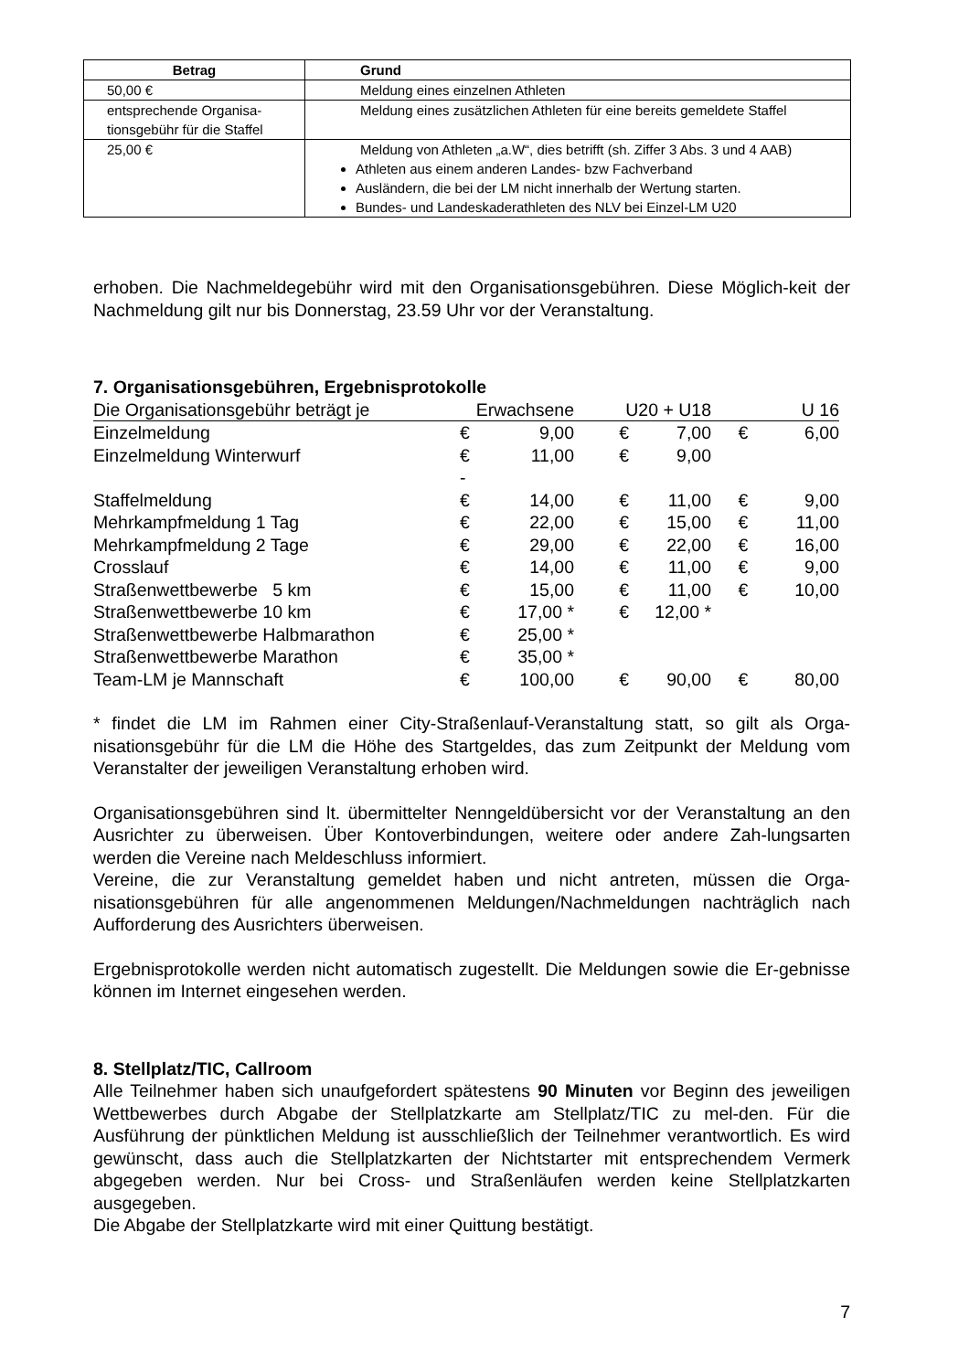| Betrag | Grund |
| --- | --- |
| 50,00 € | Meldung eines einzelnen Athleten |
| entsprechende Organisa-tionsgebühr für die Staffel | Meldung eines zusätzlichen Athleten für eine bereits gemeldete Staffel |
| 25,00 € | Meldung von Athleten „a.W“, dies betrifft (sh. Ziffer 3 Abs. 3 und 4 AAB) Athleten aus einem anderen Landes- bzw Fachverband Ausländern, die bei der LM nicht innerhalb der Wertung starten. Bundes- und Landeskaderathleten des NLV bei Einzel-LM U20 |
erhoben. Die Nachmeldegebühr wird mit den Organisationsgebühren. Diese Möglich-keit der Nachmeldung gilt nur bis Donnerstag, 23.59 Uhr vor der Veranstaltung.
7. Organisationsgebühren, Ergebnisprotokolle
| Die Organisationsgebühr beträgt je | Erwachsene | | U20 + U18 | | U 16 | |
| Einzelmeldung | € | 9,00 | € | 7,00 | € | 6,00 |
| Einzelmeldung Winterwurf | € | 11,00 | € | 9,00 | | |
| | - | | | | | |
| Staffelmeldung | € | 14,00 | € | 11,00 | € | 9,00 |
| Mehrkampfmeldung 1 Tag | € | 22,00 | € | 15,00 | € | 11,00 |
| Mehrkampfmeldung 2 Tage | € | 29,00 | € | 22,00 | € | 16,00 |
| Crosslauf | € | 14,00 | € | 11,00 | € | 9,00 |
| Straßenwettbewerbe 5 km | € | 15,00 | € | 11,00 | € | 10,00 |
| Straßenwettbewerbe 10 km | € | 17,00 * | € | 12,00 * | | |
| Straßenwettbewerbe Halbmarathon | € | 25,00 * | | | | |
| Straßenwettbewerbe Marathon | € | 35,00 * | | | | |
| Team-LM je Mannschaft | € | 100,00 | € | 90,00 | € | 80,00 |
* findet die LM im Rahmen einer City-Straßenlauf-Veranstaltung statt, so gilt als Orga-nisationsgebühr für die LM die Höhe des Startgeldes, das zum Zeitpunkt der Meldung vom Veranstalter der jeweiligen Veranstaltung erhoben wird.
Organisationsgebühren sind lt. übermittelter Nenngeldübersicht vor der Veranstaltung an den Ausrichter zu überweisen. Über Kontoverbindungen, weitere oder andere Zah-lungsarten werden die Vereine nach Meldeschluss informiert.
Vereine, die zur Veranstaltung gemeldet haben und nicht antreten, müssen die Orga-nisationsgebühren für alle angenommenen Meldungen/Nachmeldungen nachträglich nach Aufforderung des Ausrichters überweisen.
Ergebnisprotokolle werden nicht automatisch zugestellt. Die Meldungen sowie die Er-gebnisse können im Internet eingesehen werden.
8. Stellplatz/TIC, Callroom
Alle Teilnehmer haben sich unaufgefordert spätestens 90 Minuten vor Beginn des jeweiligen Wettbewerbes durch Abgabe der Stellplatzkarte am Stellplatz/TIC zu mel-den. Für die Ausführung der pünktlichen Meldung ist ausschließlich der Teilnehmer verantwortlich. Es wird gewünscht, dass auch die Stellplatzkarten der Nichtstarter mit entsprechendem Vermerk abgegeben werden. Nur bei Cross- und Straßenläufen werden keine Stellplatzkarten ausgegeben.
Die Abgabe der Stellplatzkarte wird mit einer Quittung bestätigt.
7